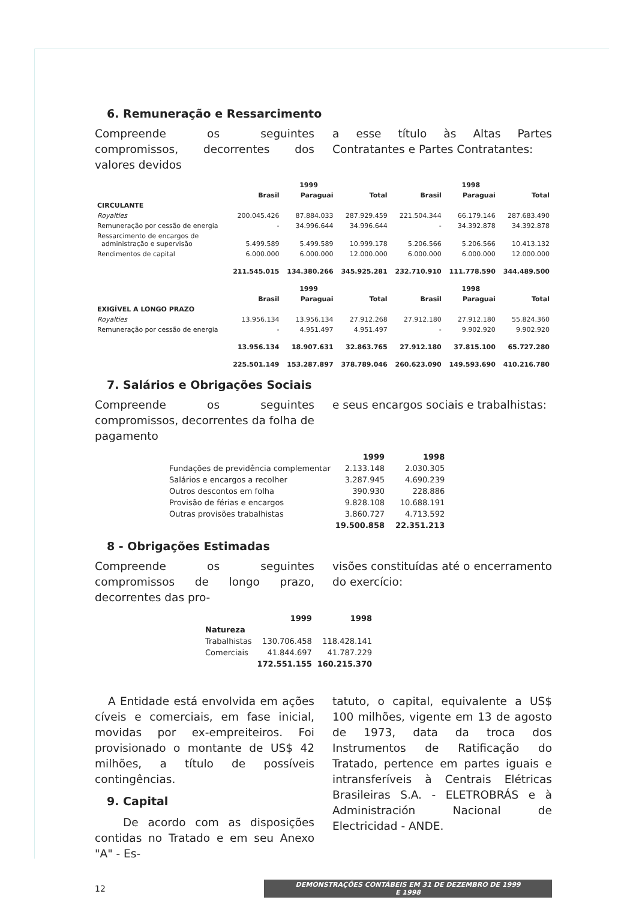6. Remuneração e Ressarcimento
Compreende os seguintes compromissos, decorrentes dos valores devidos
a esse título às Altas Partes Contratantes e Partes Contratantes:
| | | 1999 | | | 1998 | |
| --- | --- | --- | --- | --- | --- | --- |
| | Brasil | Paraguai | Total | Brasil | Paraguai | Total |
| CIRCULANTE | | | | | | |
| Royalties | 200.045.426 | 87.884.033 | 287.929.459 | 221.504.344 | 66.179.146 | 287.683.490 |
| Remuneração por cessão de energia | - | 34.996.644 | 34.996.644 | - | 34.392.878 | 34.392.878 |
| Ressarcimento de encargos de administração e supervisão | 5.499.589 | 5.499.589 | 10.999.178 | 5.206.566 | 5.206.566 | 10.413.132 |
| Rendimentos de capital | 6.000.000 | 6.000.000 | 12.000.000 | 6.000.000 | 6.000.000 | 12.000.000 |
| | 211.545.015 | 134.380.266 | 345.925.281 | 232.710.910 | 111.778.590 | 344.489.500 |
| | | 1999 | | | 1998 | |
| | Brasil | Paraguai | Total | Brasil | Paraguai | Total |
| EXIGÍVEL A LONGO PRAZO | | | | | | |
| Royalties | 13.956.134 | 13.956.134 | 27.912.268 | 27.912.180 | 27.912.180 | 55.824.360 |
| Remuneração por cessão de energia | - | 4.951.497 | 4.951.497 | - | 9.902.920 | 9.902.920 |
| | 13.956.134 | 18.907.631 | 32.863.765 | 27.912.180 | 37.815.100 | 65.727.280 |
| | 225.501.149 | 153.287.897 | 378.789.046 | 260.623.090 | 149.593.690 | 410.216.780 |
7. Salários e Obrigações Sociais
Compreende os seguintes compromissos, decorrentes da folha de pagamento
e seus encargos sociais e trabalhistas:
| | 1999 | 1998 |
| --- | --- | --- |
| Fundações de previdência complementar | 2.133.148 | 2.030.305 |
| Salários e encargos a recolher | 3.287.945 | 4.690.239 |
| Outros descontos em folha | 390.930 | 228.886 |
| Provisão de férias e encargos | 9.828.108 | 10.688.191 |
| Outras provisões trabalhistas | 3.860.727 | 4.713.592 |
| | 19.500.858 | 22.351.213 |
8 - Obrigações Estimadas
Compreende os seguintes compromissos de longo prazo, decorrentes das pro-
visões constituídas até o encerramento do exercício:
| | 1999 | 1998 |
| --- | --- | --- |
| Natureza | | |
| Trabalhistas | 130.706.458 | 118.428.141 |
| Comerciais | 41.844.697 | 41.787.229 |
| | 172.551.155 | 160.215.370 |
A Entidade está envolvida em ações cíveis e comerciais, em fase inicial, movidas por ex-empreiteiros. Foi provisionado o montante de US$ 42 milhões, a título de possíveis contingências.
9. Capital
De acordo com as disposições contidas no Tratado e em seu Anexo "A" - Es-
tatuto, o capital, equivalente a US$ 100 milhões, vigente em 13 de agosto de 1973, data da troca dos Instrumentos de Ratificação do Tratado, pertence em partes iguais e intransferíveis à Centrais Elétricas Brasileiras S.A. - ELETROBRÁS e à Administración Nacional de Electricidad - ANDE.
12 DEMONSTRAÇÕES CONTÁBEIS EM 31 DE DEZEMBRO DE 1999 E 1998